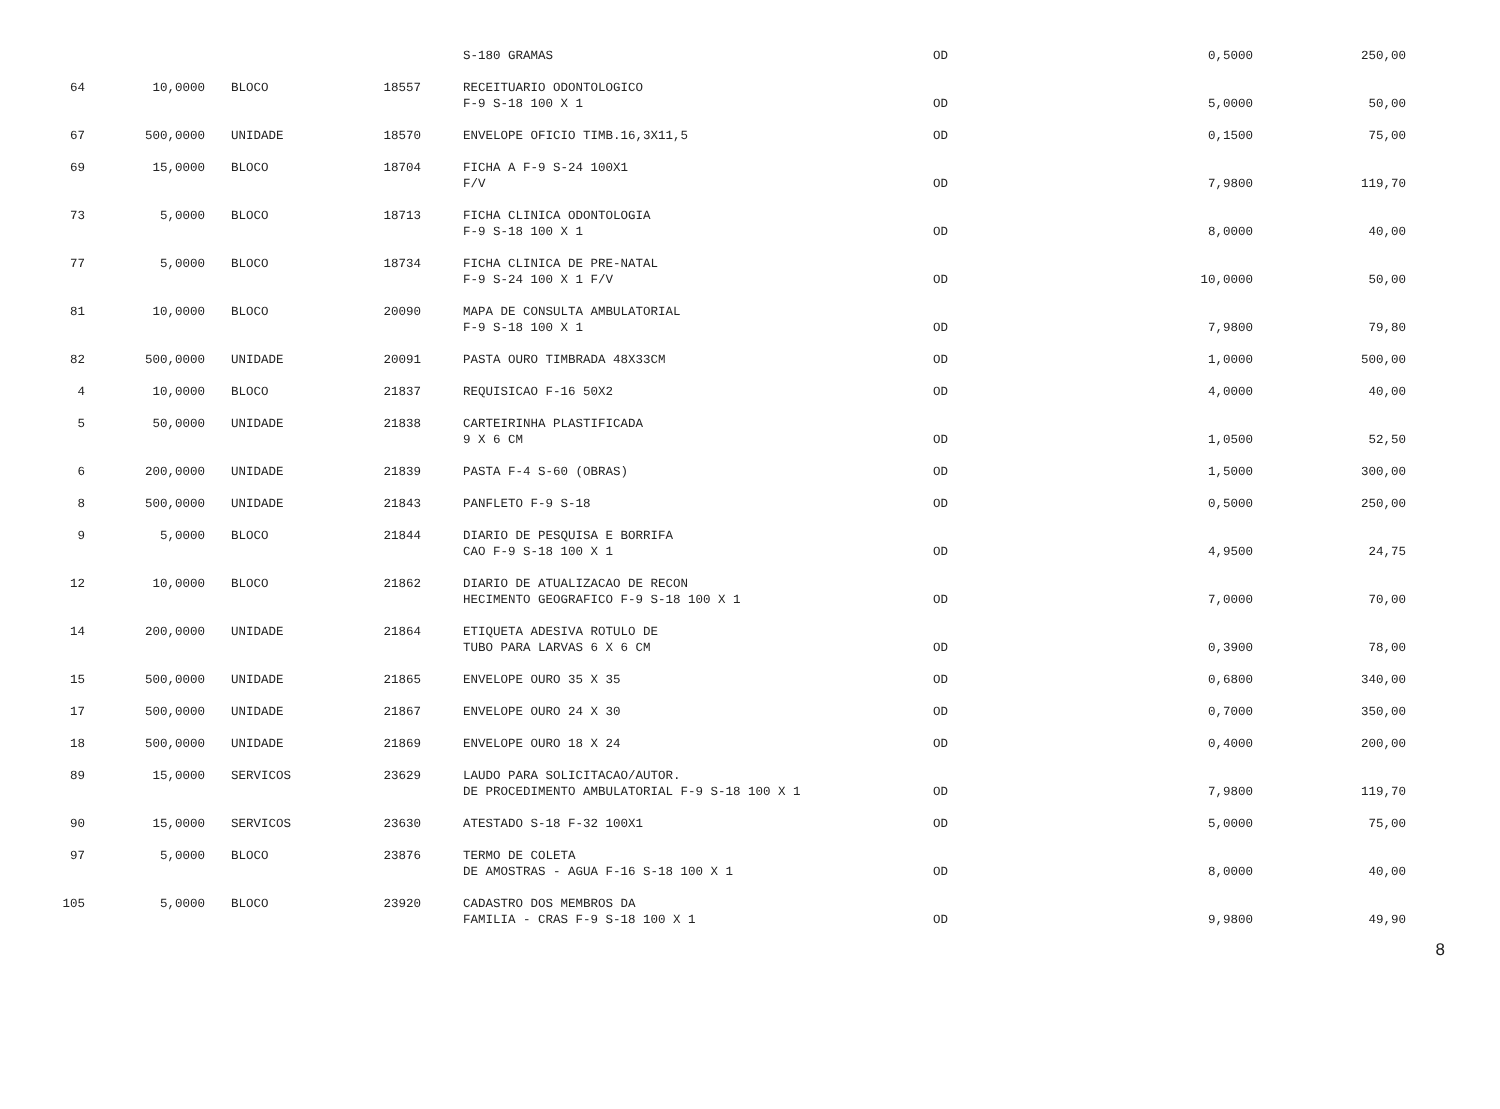| | | | | S-180 GRAMAS | OD | 0,5000 | 250,00 |
| 64 | 10,0000 | BLOCO | 18557 | RECEITUARIO ODONTOLOGICO F-9 S-18 100 X 1 | OD | 5,0000 | 50,00 |
| 67 | 500,0000 | UNIDADE | 18570 | ENVELOPE OFICIO TIMB.16,3X11,5 | OD | 0,1500 | 75,00 |
| 69 | 15,0000 | BLOCO | 18704 | FICHA A F-9 S-24 100X1 F/V | OD | 7,9800 | 119,70 |
| 73 | 5,0000 | BLOCO | 18713 | FICHA CLINICA ODONTOLOGIA F-9 S-18 100 X 1 | OD | 8,0000 | 40,00 |
| 77 | 5,0000 | BLOCO | 18734 | FICHA CLINICA DE PRE-NATAL F-9 S-24 100 X 1 F/V | OD | 10,0000 | 50,00 |
| 81 | 10,0000 | BLOCO | 20090 | MAPA DE CONSULTA AMBULATORIAL F-9 S-18 100 X 1 | OD | 7,9800 | 79,80 |
| 82 | 500,0000 | UNIDADE | 20091 | PASTA OURO TIMBRADA 48X33CM | OD | 1,0000 | 500,00 |
| 4 | 10,0000 | BLOCO | 21837 | REQUISICAO F-16 50X2 | OD | 4,0000 | 40,00 |
| 5 | 50,0000 | UNIDADE | 21838 | CARTEIRINHA PLASTIFICADA 9 X 6 CM | OD | 1,0500 | 52,50 |
| 6 | 200,0000 | UNIDADE | 21839 | PASTA F-4 S-60 (OBRAS) | OD | 1,5000 | 300,00 |
| 8 | 500,0000 | UNIDADE | 21843 | PANFLETO F-9 S-18 | OD | 0,5000 | 250,00 |
| 9 | 5,0000 | BLOCO | 21844 | DIARIO DE PESQUISA E BORRIFA CAO F-9 S-18 100 X 1 | OD | 4,9500 | 24,75 |
| 12 | 10,0000 | BLOCO | 21862 | DIARIO DE ATUALIZACAO DE RECON HECIMENTO GEOGRAFICO F-9 S-18 100 X 1 | OD | 7,0000 | 70,00 |
| 14 | 200,0000 | UNIDADE | 21864 | ETIQUETA ADESIVA ROTULO DE TUBO PARA LARVAS 6 X 6 CM | OD | 0,3900 | 78,00 |
| 15 | 500,0000 | UNIDADE | 21865 | ENVELOPE OURO 35 X 35 | OD | 0,6800 | 340,00 |
| 17 | 500,0000 | UNIDADE | 21867 | ENVELOPE OURO 24 X 30 | OD | 0,7000 | 350,00 |
| 18 | 500,0000 | UNIDADE | 21869 | ENVELOPE OURO 18 X 24 | OD | 0,4000 | 200,00 |
| 89 | 15,0000 | SERVICOS | 23629 | LAUDO PARA SOLICITACAO/AUTOR. DE PROCEDIMENTO AMBULATORIAL F-9 S-18 100 X 1 | OD | 7,9800 | 119,70 |
| 90 | 15,0000 | SERVICOS | 23630 | ATESTADO S-18 F-32 100X1 | OD | 5,0000 | 75,00 |
| 97 | 5,0000 | BLOCO | 23876 | TERMO DE COLETA DE AMOSTRAS - AGUA F-16 S-18 100 X 1 | OD | 8,0000 | 40,00 |
| 105 | 5,0000 | BLOCO | 23920 | CADASTRO DOS MEMBROS DA FAMILIA - CRAS F-9 S-18 100 X 1 | OD | 9,9800 | 49,90 |
8